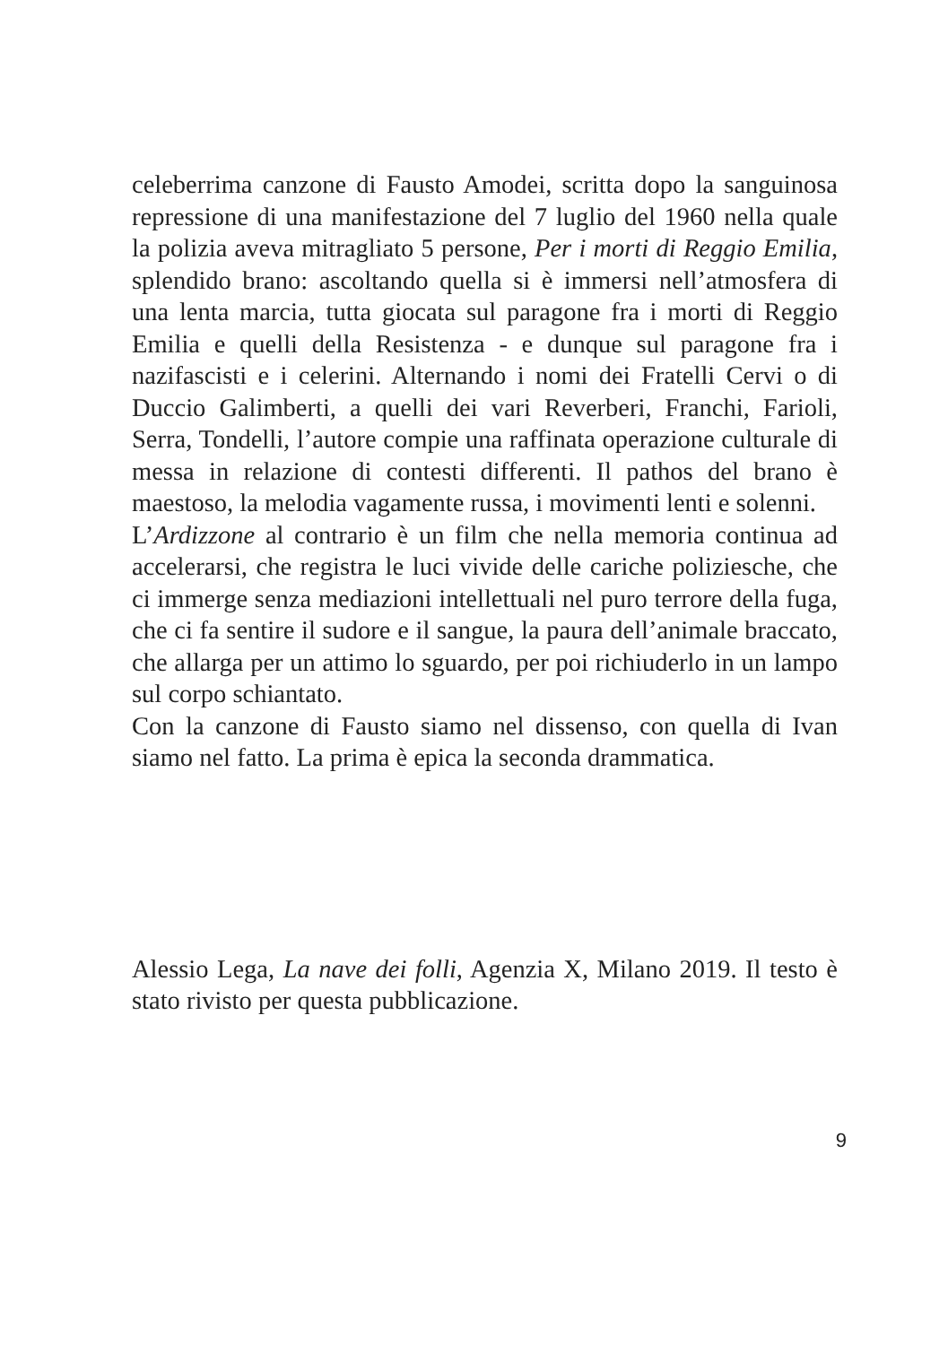celeberrima canzone di Fausto Amodei, scritta dopo la sanguinosa repressione di una manifestazione del 7 luglio del 1960 nella quale la polizia aveva mitragliato 5 persone, Per i morti di Reggio Emilia, splendido brano: ascoltando quella si è immersi nell’atmosfera di una lenta marcia, tutta giocata sul paragone fra i morti di Reggio Emilia e quelli della Resistenza - e dunque sul paragone fra i nazifascisti e i celerini. Alternando i nomi dei Fratelli Cervi o di Duccio Galimberti, a quelli dei vari Reverberi, Franchi, Farioli, Serra, Tondelli, l’autore compie una raffinata operazione culturale di messa in relazione di contesti differenti. Il pathos del brano è maestoso, la melodia vagamente russa, i movimenti lenti e solenni.
L’Ardizzone al contrario è un film che nella memoria continua ad accelerarsi, che registra le luci vivide delle cariche poliziesche, che ci immerge senza mediazioni intellettuali nel puro terrore della fuga, che ci fa sentire il sudore e il sangue, la paura dell’animale braccato, che allarga per un attimo lo sguardo, per poi richiuderlo in un lampo sul corpo schiantato.
Con la canzone di Fausto siamo nel dissenso, con quella di Ivan siamo nel fatto. La prima è epica la seconda drammatica.
Alessio Lega, La nave dei folli, Agenzia X, Milano 2019. Il testo è stato rivisto per questa pubblicazione.
9